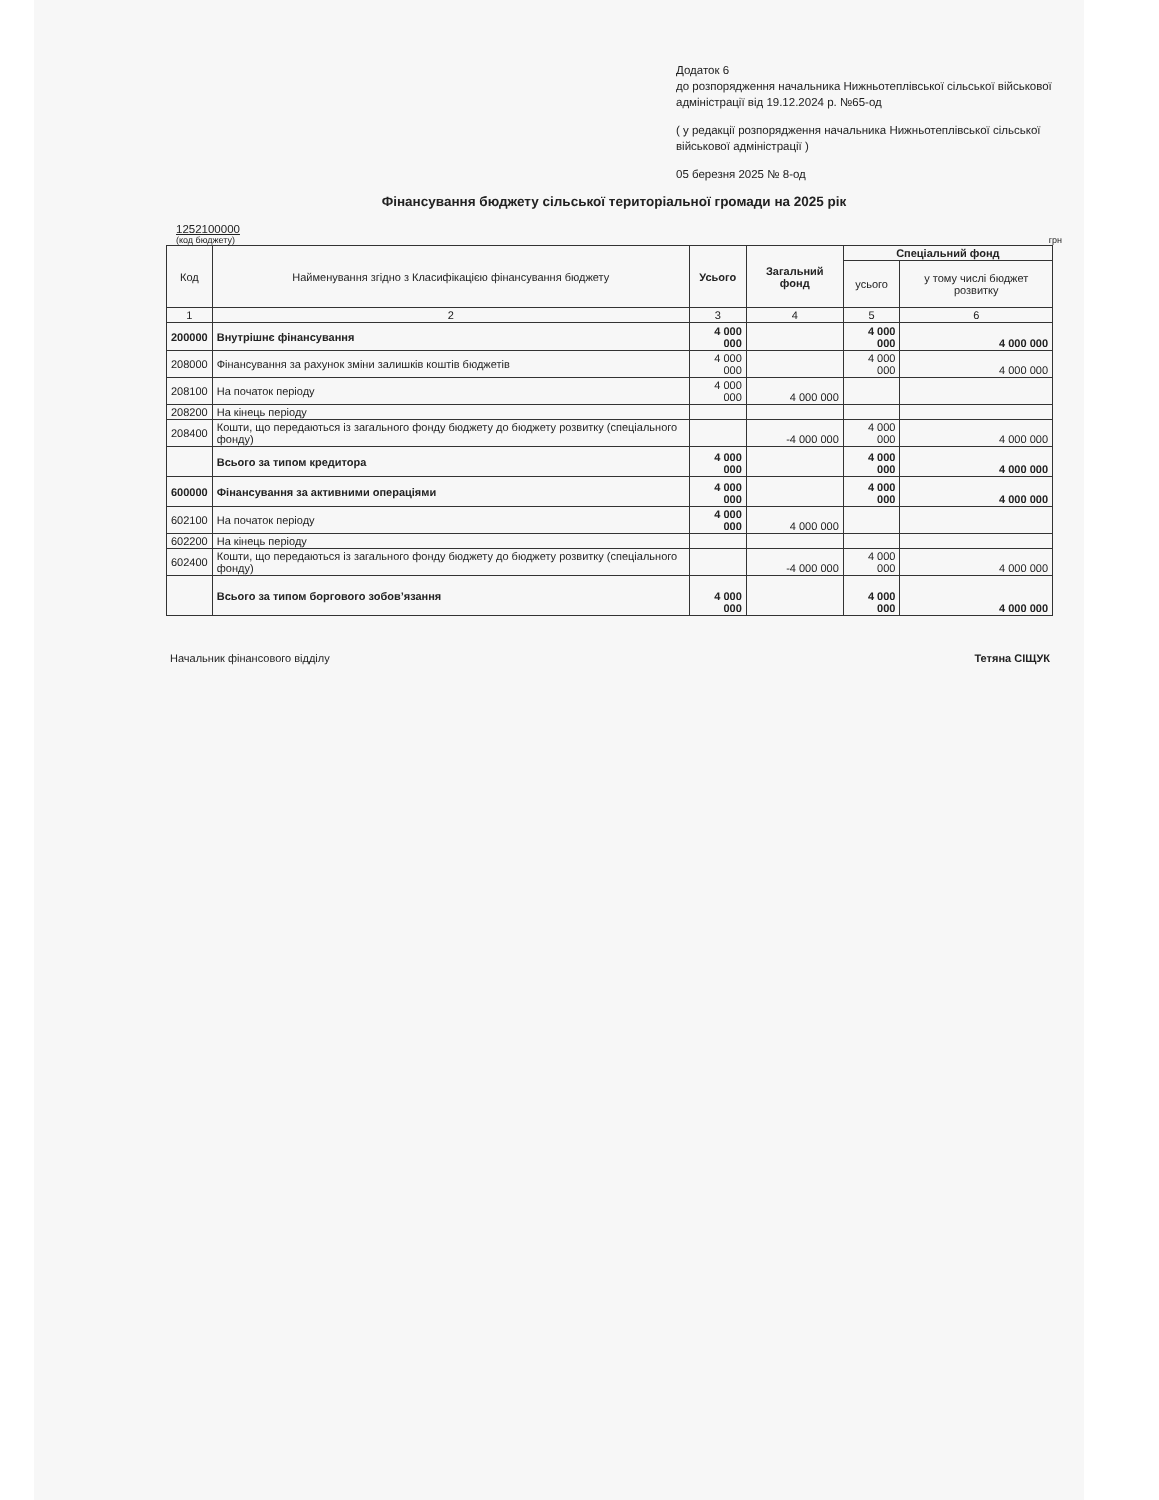Додаток 6
до розпорядження начальника Нижньотеплівської сільської військової адміністрації від 19.12.2024 р. №65-од
( у редакції розпорядження начальника Нижньотеплівської сільської військової адміністрації )
05 березня 2025 № 8-од
Фінансування бюджету сільської територіальної громади на 2025 рік
1252100000
(код бюджету) грн
| Код | Найменування згідно з Класифікацією фінансування бюджету | Усього | Загальний фонд | Спеціальний фонд | |
| --- | --- | --- | --- | --- | --- |
| | | | | усього | у тому числі бюджет розвитку |
| 1 | 2 | 3 | 4 | 5 | 6 |
| 200000 | Внутрішнє фінансування | 4 000 000 | | 4 000 000 | 4 000 000 |
| 208000 | Фінансування за рахунок зміни залишків коштів бюджетів | 4 000 000 | | 4 000 000 | 4 000 000 |
| 208100 | На початок періоду | 4 000 000 | 4 000 000 | | |
| 208200 | На кінець періоду | | | | |
| 208400 | Кошти, що передаються із загального фонду бюджету до бюджету розвитку (спеціального фонду) | | -4 000 000 | 4 000 000 | 4 000 000 |
| | Всього за типом кредитора | 4 000 000 | | 4 000 000 | 4 000 000 |
| 600000 | Фінансування за активними операціями | 4 000 000 | | 4 000 000 | 4 000 000 |
| 602100 | На початок періоду | 4 000 000 | 4 000 000 | | |
| 602200 | На кінець періоду | | | | |
| 602400 | Кошти, що передаються із загального фонду бюджету до бюджету розвитку (спеціального фонду) | | -4 000 000 | 4 000 000 | 4 000 000 |
| | Всього за типом боргового зобов’язання | 4 000 000 | | 4 000 000 | 4 000 000 |
Начальник фінансового відділу Тетяна СІЩУК